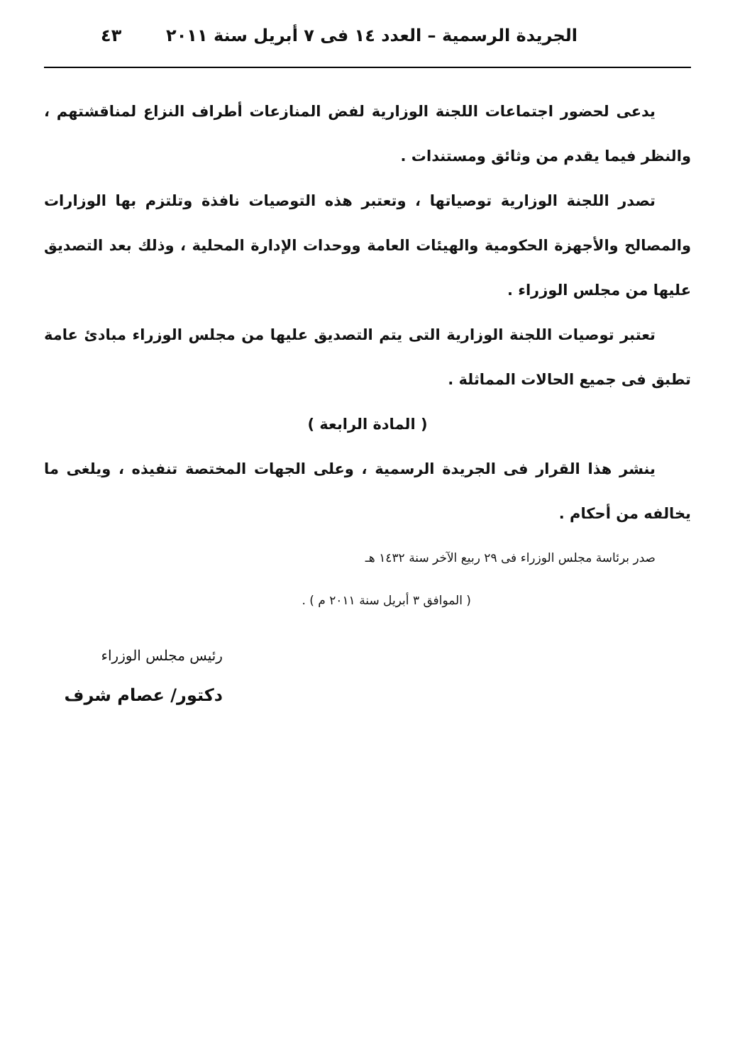الجريدة الرسمية – العدد ١٤ فى ٧ أبريل سنة ٢٠١١ ٤٣
يدعى لحضور اجتماعات اللجنة الوزارية لفض المنازعات أطراف النزاع لمناقشتهم ، والنظر فيما يقدم من وثائق ومستندات .
تصدر اللجنة الوزارية توصياتها ، وتعتبر هذه التوصيات نافذة وتلتزم بها الوزارات والمصالح والأجهزة الحكومية والهيئات العامة ووحدات الإدارة المحلية ، وذلك بعد التصديق عليها من مجلس الوزراء .
تعتبر توصيات اللجنة الوزارية التى يتم التصديق عليها من مجلس الوزراء مبادئ عامة تطبق فى جميع الحالات المماثلة .
( المادة الرابعة )
ينشر هذا القرار فى الجريدة الرسمية ، وعلى الجهات المختصة تنفيذه ، ويلغى ما يخالفه من أحكام .
صدر برئاسة مجلس الوزراء فى ٢٩ ربيع الآخر سنة ١٤٣٢ هـ
( الموافق ٣ أبريل سنة ٢٠١١ م ) .
رئيس مجلس الوزراء
دكتور/ عصام شرف